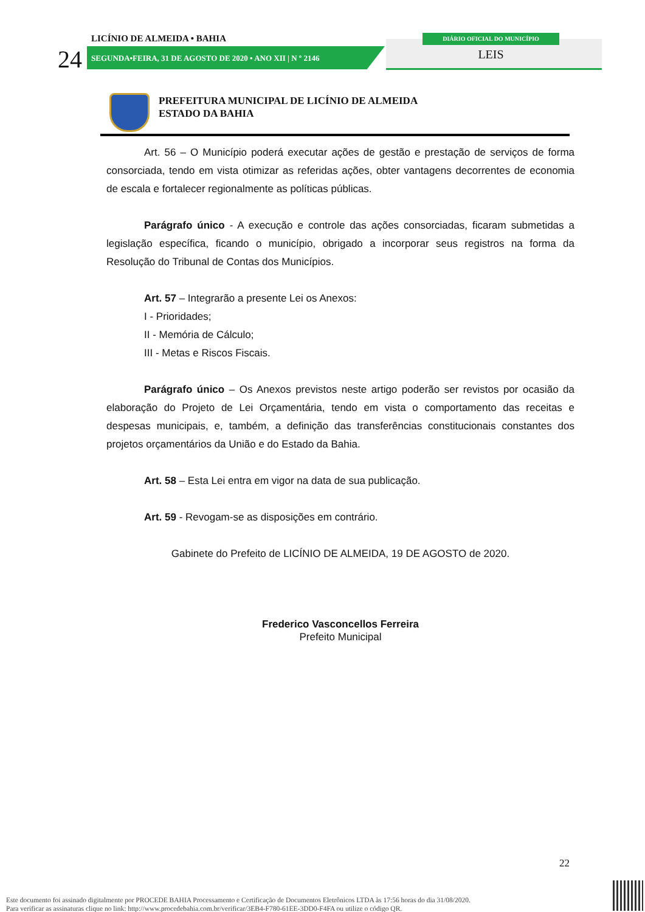LICÍNIO DE ALMEIDA • BAHIA
24
SEGUNDA•FEIRA, 31 DE AGOSTO DE 2020 • ANO XII | N º 2146
DIÁRIO OFICIAL DO MUNICÍPIO
LEIS
PREFEITURA MUNICIPAL DE LICÍNIO DE ALMEIDA
ESTADO DA BAHIA
Art. 56 – O Município poderá executar ações de gestão e prestação de serviços de forma consorciada, tendo em vista otimizar as referidas ações, obter vantagens decorrentes de economia de escala e fortalecer regionalmente as políticas públicas.
Parágrafo único - A execução e controle das ações consorciadas, ficaram submetidas a legislação específica, ficando o município, obrigado a incorporar seus registros na forma da Resolução do Tribunal de Contas dos Municípios.
Art. 57 – Integrarão a presente Lei os Anexos:
I - Prioridades;
II - Memória de Cálculo;
III - Metas e Riscos Fiscais.
Parágrafo único – Os Anexos previstos neste artigo poderão ser revistos por ocasião da elaboração do Projeto de Lei Orçamentária, tendo em vista o comportamento das receitas e despesas municipais, e, também, a definição das transferências constitucionais constantes dos projetos orçamentários da União e do Estado da Bahia.
Art. 58 – Esta Lei entra em vigor na data de sua publicação.
Art. 59 - Revogam-se as disposições em contrário.
Gabinete do Prefeito de LICÍNIO DE ALMEIDA, 19 DE AGOSTO de 2020.
Frederico Vasconcellos Ferreira
Prefeito Municipal
22
Este documento foi assinado digitalmente por PROCEDE BAHIA Processamento e Certificação de Documentos Eletrônicos LTDA às 17:56 horas do dia 31/08/2020.
Para verificar as assinaturas clique no link: http://www.procedebahia.com.br/verificar/3EB4-F780-61EE-3DD0-F4FA ou utilize o código QR.